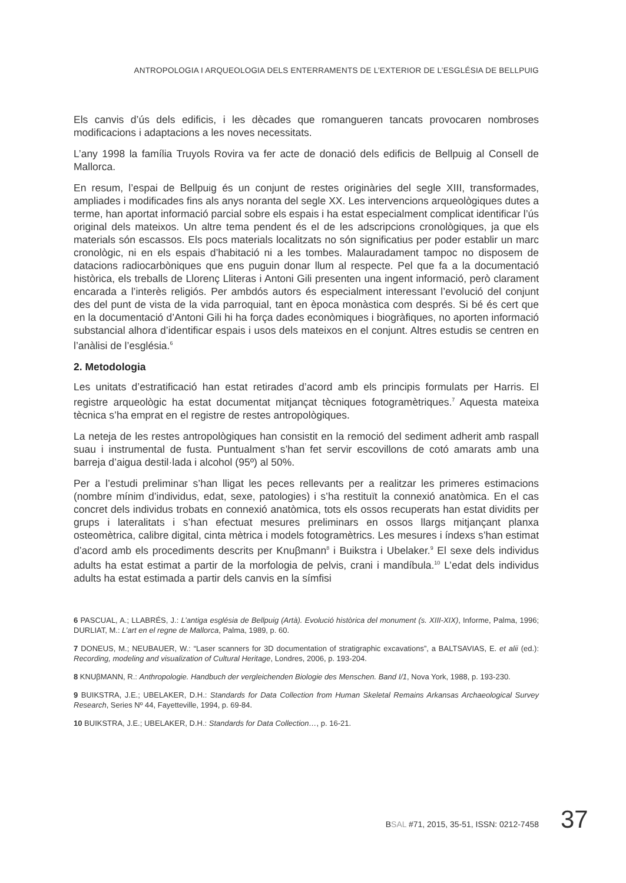ANTROPOLOGIA I ARQUEOLOGIA DELS ENTERRAMENTS DE L’EXTERIOR DE L’ESGLÉSIA DE BELLPUIG
Els canvis d’ús dels edificis, i les dècades que romangueren tancats provocaren nombroses modificacions i adaptacions a les noves necessitats.
L’any 1998 la família Truyols Rovira va fer acte de donació dels edificis de Bellpuig al Consell de Mallorca.
En resum, l’espai de Bellpuig és un conjunt de restes originàries del segle XIII, transformades, ampliades i modificades fins als anys noranta del segle XX. Les intervencions arqueològiques dutes a terme, han aportat informació parcial sobre els espais i ha estat especialment complicat identificar l’ús original dels mateixos. Un altre tema pendent és el de les adscripcions cronològiques, ja que els materials són escassos. Els pocs materials localitzats no són significatius per poder establir un marc cronològic, ni en els espais d’habitació ni a les tombes. Malauradament tampoc no disposem de datacions radiocarbòniques que ens puguin donar llum al respecte. Pel que fa a la documentació històrica, els treballs de Llorenç Lliteras i Antoni Gili presenten una ingent informació, però clarament encarada a l’interès religiós. Per ambdós autors és especialment interessant l’evolució del conjunt des del punt de vista de la vida parroquial, tant en època monàstica com després. Si bé és cert que en la documentació d’Antoni Gili hi ha força dades econòmiques i biogràfiques, no aporten informació substancial alhora d’identificar espais i usos dels mateixos en el conjunt. Altres estudis se centren en l’anàlisi de l’església.<sup>6</sup>
2. Metodologia
Les unitats d’estratificació han estat retirades d’acord amb els principis formulats per Harris. El registre arqueològic ha estat documentat mitjançat tècniques fotogramètriques.<sup>7</sup> Aquesta mateixa tècnica s’ha emprat en el registre de restes antropològiques.
La neteja de les restes antropològiques han consistit en la remoció del sediment adherit amb raspall suau i instrumental de fusta. Puntualment s’han fet servir escovillons de cotó amarats amb una barreja d’aigua destil·lada i alcohol (95º) al 50%.
Per a l’estudi preliminar s’han lligat les peces rellevants per a realitzar les primeres estimacions (nombre mínim d’individus, edat, sexe, patologies) i s’ha restituït la connexió anatòmica. En el cas concret dels individus trobats en connexió anatòmica, tots els ossos recuperats han estat dividits per grups i lateralitats i s’han efectuat mesures preliminars en ossos llargs mitjançant planxa osteomètrica, calibre digital, cinta mètrica i models fotogramètrics. Les mesures i índexs s’han estimat d’acord amb els procediments descrits per Knuβmann<sup>8</sup> i Buikstra i Ubelaker.<sup>9</sup> El sexe dels individus adults ha estat estimat a partir de la morfologia de pelvis, crani i mandíbula.<sup>10</sup> L’edat dels individus adults ha estat estimada a partir dels canvis en la símfisi
6 PASCUAL, A.; LLABRÉS, J.: L’antiga església de Bellpuig (Artà). Evolució històrica del monument (s. XIII-XIX), Informe, Palma, 1996; DURLIAT, M.: L’art en el regne de Mallorca, Palma, 1989, p. 60.
7 DONEUS, M.; NEUBAUER, W.: “Laser scanners for 3D documentation of stratigraphic excavations”, a BALTSAVIAS, E. et alii (ed.): Recording, modeling and visualization of Cultural Heritage, Londres, 2006, p. 193-204.
8 KNUβMANN, R.: Anthropologie. Handbuch der vergleichenden Biologie des Menschen. Band I/1, Nova York, 1988, p. 193-230.
9 BUIKSTRA, J.E.; UBELAKER, D.H.: Standards for Data Collection from Human Skeletal Remains Arkansas Archaeological Survey Research, Series Nº 44, Fayetteville, 1994, p. 69-84.
10 BUIKSTRA, J.E.; UBELAKER, D.H.: Standards for Data Collection…, p. 16-21.
BSAL #71, 2015, 35-51, ISSN: 0212-7458 37